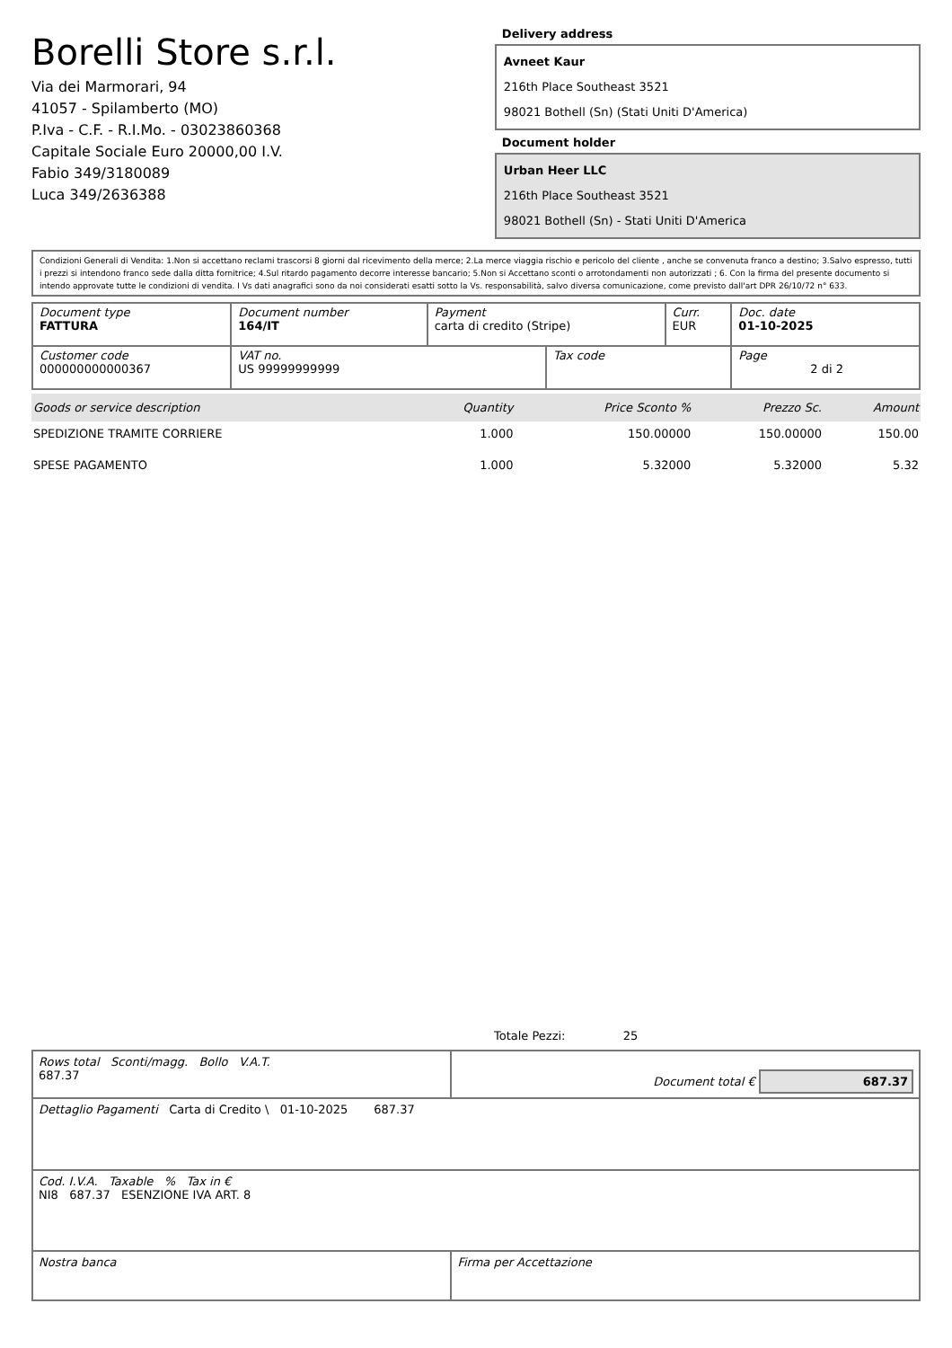Borelli Store s.r.l.
Via dei Marmorari, 94
41057 - Spilamberto (MO)
P.Iva - C.F. - R.I.Mo. - 03023860368
Capitale Sociale Euro 20000,00 I.V.
Fabio 349/3180089
Luca 349/2636388
Delivery address
Avneet Kaur
216th Place Southeast 3521
98021 Bothell (Sn) (Stati Uniti D'America)
Document holder
Urban Heer LLC
216th Place Southeast 3521
98021 Bothell (Sn) - Stati Uniti D'America
Condizioni Generali di Vendita: 1.Non si accettano reclami trascorsi 8 giorni dal ricevimento della merce; 2.La merce viaggia rischio e pericolo del cliente , anche se convenuta franco a destino; 3.Salvo espresso, tutti i prezzi si intendono franco sede dalla ditta fornitrice; 4.Sul ritardo pagamento decorre interesse bancario; 5.Non si Accettano sconti o arrotondamenti non autorizzati ; 6. Con la firma del presente documento si intendo approvate tutte le condizioni di vendita. I Vs dati anagrafici sono da noi considerati esatti sotto la Vs. responsabilità, salvo diversa comunicazione, come previsto dall'art DPR 26/10/72 n° 633.
| Document type FATTURA | Document number 164/IT | Payment carta di credito (Stripe) | | Curr. EUR | Doc. date 01-10-2025 |
| Customer code 000000000000367 | VAT no. US 99999999999 | | Tax code | | Page 2 di 2 |
| Goods or service description | Quantity | Price Sconto % | Prezzo Sc. | Amount |
| --- | --- | --- | --- | --- |
| SPEDIZIONE TRAMITE CORRIERE | 1.000 | 150.00000 | 150.00000 | 150.00 |
| SPESE PAGAMENTO | 1.000 | 5.32000 | 5.32000 | 5.32 |
Totale Pezzi: 25
| Rows total Sconti/magg. Bollo V.A.T. 687.37 | Document total € 687.37 |
| Dettaglio Pagamenti Carta di Credito \ 01-10-2025 687.37 | |
| Cod. I.V.A. Taxable % Tax in € NI8 687.37 ESENZIONE IVA ART. 8 | |
| Nostra banca | Firma per Accettazione |